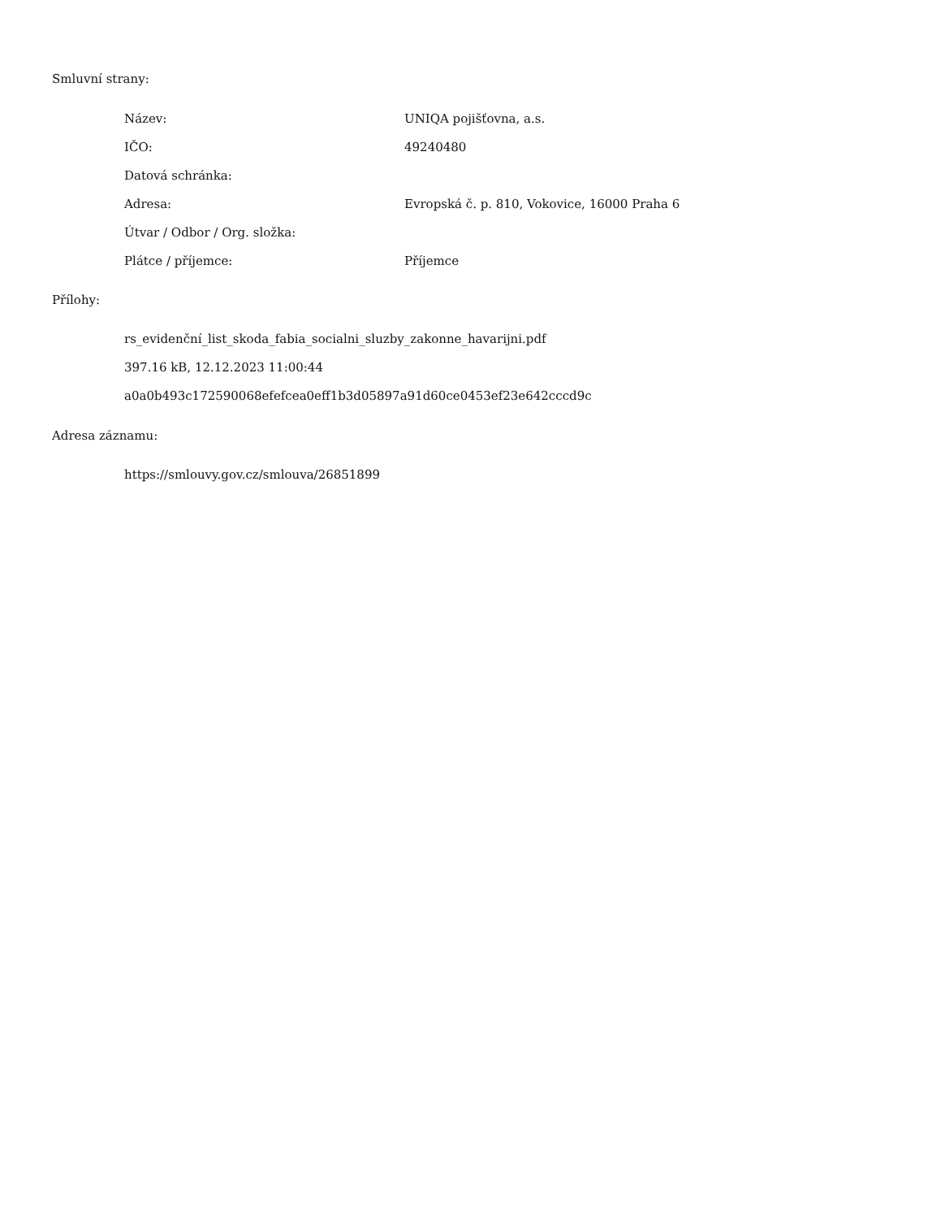Smluvní strany:
| Název: | UNIQA pojišťovna, a.s. |
| IČO: | 49240480 |
| Datová schránka: | |
| Adresa: | Evropská č. p. 810, Vokovice, 16000 Praha 6 |
| Útvar / Odbor / Org. složka: | |
| Plátce / příjemce: | Příjemce |
Přílohy:
rs_evidenční_list_skoda_fabia_socialni_sluzby_zakonne_havarijni.pdf
397.16 kB, 12.12.2023 11:00:44
a0a0b493c172590068efefcea0eff1b3d05897a91d60ce0453ef23e642cccd9c
Adresa záznamu:
https://smlouvy.gov.cz/smlouva/26851899